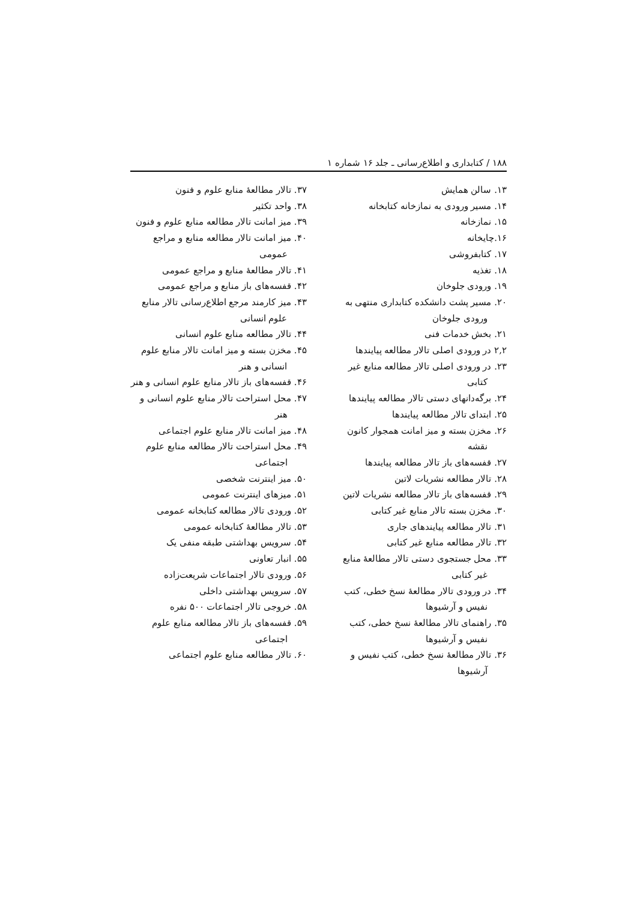۱۸۸ / کتابداری و اطلاع‌رسانی ـ جلد ۱۶ شماره ۱
۱۳. سالن همایش
۱۴. مسیر ورودی به نمازخانه کتابخانه
۱۵. نمازخانه
۱۶.چایخانه
۱۷. کتابفروشی
۱۸. تغذیه
۱۹. ورودی جلوخان
۲۰. مسیر پشت دانشکده کتابداری منتهی به ورودی جلوخان
۲۱. بخش خدمات فنی
۲,۲ در ورودی اصلی تالار مطالعه پیایندها
۲۳. در ورودی اصلی تالار مطالعه منابع غیر کتابی
۲۴. برگه‌دانهای دستی تالار مطالعه پیایندها
۲۵. ابتدای تالار مطالعه پیایندها
۲۶. مخزن بسته و میز امانت همجوار کانون نقشه
۲۷. قفسه‌های باز تالار مطالعه پیایندها
۲۸. تالار مطالعه نشریات لاتین
۲۹. قفسه‌های باز تالار مطالعه نشریات لاتین
۳۰. مخزن بسته تالار منابع غیر کتابی
۳۱. تالار مطالعه پیایندهای جاری
۳۲. تالار مطالعه منابع غیر کتابی
۳۳. محل جستجوی دستی تالار مطالعهٔ منابع غیر کتابی
۳۴. در ورودی تالار مطالعهٔ نسخ خطی، کتب نفیس و آرشیوها
۳۵. راهنمای تالار مطالعهٔ نسخ خطی، کتب نفیس و آرشیوها
۳۶. تالار مطالعهٔ نسخ خطی، کتب نفیس و آرشیوها
۳۷. تالار مطالعهٔ منابع علوم و فنون
۳۸. واحد تکثیر
۳۹. میز امانت تالار مطالعه منابع علوم و فنون
۴۰. میز امانت تالار مطالعه منابع و مراجع عمومی
۴۱. تالار مطالعهٔ منابع و مراجع عمومی
۴۲. قفسه‌های باز منابع و مراجع عمومی
۴۳. میز کارمند مرجع اطلاع‌رسانی تالار منابع علوم انسانی
۴۴. تالار مطالعه منابع علوم انسانی
۴۵. مخزن بسته و میز امانت تالار منابع علوم انسانی و هنر
۴۶. قفسه‌های باز تالار منابع علوم انسانی و هنر
۴۷. محل استراحت تالار منابع علوم انسانی و هنر
۴۸. میز امانت تالار منابع علوم اجتماعی
۴۹. محل استراحت تالار مطالعه منابع علوم اجتماعی
۵۰. میز اینترنت شخصی
۵۱. میزهای اینترنت عمومی
۵۲. ورودی تالار مطالعه کتابخانه عمومی
۵۳. تالار مطالعهٔ کتابخانه عمومی
۵۴. سرویس بهداشتی طبقه منفی یک
۵۵. انبار تعاونی
۵۶. ورودی تالار اجتماعات شریعت‌زاده
۵۷. سرویس بهداشتی داخلی
۵۸. خروجی تالار اجتماعات ۵۰۰ نفره
۵۹. قفسه‌های باز تالار مطالعه منابع علوم اجتماعی
۶۰. تالار مطالعه منابع علوم اجتماعی